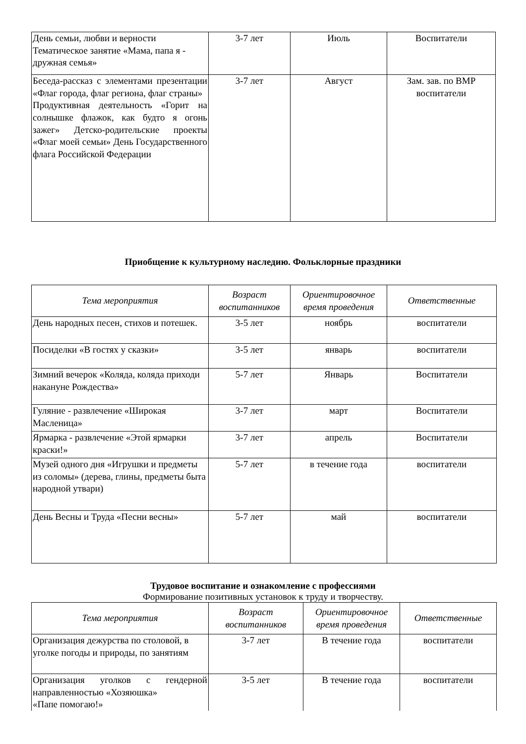| День семьи, любви и верности Тематическое занятие «Мама, папа я - дружная семья» | 3-7 лет | Июль | Воспитатели |
| Беседа-рассказ с элементами презентации «Флаг города, флаг региона, флаг страны» Продуктивная деятельность «Горит на солнышке флажок, как будто я огонь зажег» Детско-родительские проекты «Флаг моей семьи» День Государственного флага Российской Федерации | 3-7 лет | Август | Зам. зав. по ВМР воспитатели |
Приобщение к культурному наследию. Фольклорные праздники
| Тема мероприятия | Возраст воспитанников | Ориентировочное время проведения | Ответственные |
| --- | --- | --- | --- |
| День народных песен, стихов и потешек. | 3-5 лет | ноябрь | воспитатели |
| Посиделки «В гостях у сказки» | 3-5 лет | январь | воспитатели |
| Зимний вечерок «Коляда, коляда приходи накануне Рождества» | 5-7 лет | Январь | Воспитатели |
| Гуляние - развлечение «Широкая Масленица» | 3-7 лет | март | Воспитатели |
| Ярмарка - развлечение «Этой ярмарки краски!» | 3-7 лет | апрель | Воспитатели |
| Музей одного дня «Игрушки и предметы из соломы» (дерева, глины, предметы быта народной утвари) | 5-7 лет | в течение года | воспитатели |
| День Весны и Труда «Песни весны» | 5-7 лет | май | воспитатели |
Трудовое воспитание и ознакомление с профессиями
Формирование позитивных установок к труду и творчеству.
| Тема мероприятия | Возраст воспитанников | Ориентировочное время проведения | Ответственные |
| --- | --- | --- | --- |
| Организация дежурства по столовой, в уголке погоды и природы, по занятиям | 3-7 лет | В течение года | воспитатели |
| Организация уголков с гендерной направленностью «Хозяюшка» «Папе помогаю!» | 3-5 лет | В течение года | воспитатели |